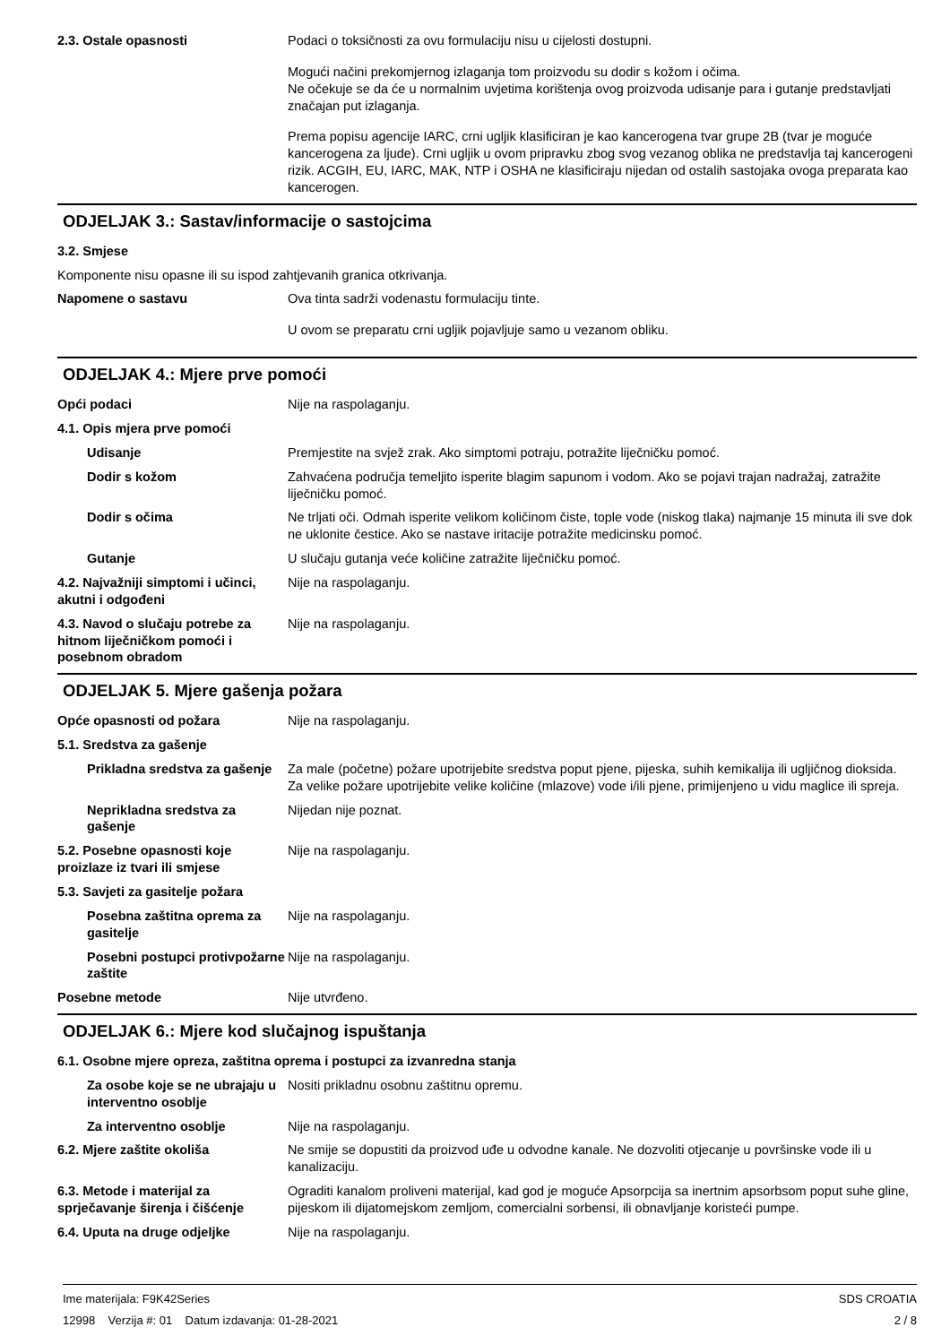2.3. Ostale opasnosti Podaci o toksičnosti za ovu formulaciju nisu u cijelosti dostupni.
Mogući načini prekomjernog izlaganja tom proizvodu su dodir s kožom i očima.
Ne očekuje se da će u normalnim uvjetima korištenja ovog proizvoda udisanje para i gutanje predstavljati značajan put izlaganja.
Prema popisu agencije IARC, crni ugljik klasificiran je kao kancerogena tvar grupe 2B (tvar je moguće kancerogena za ljude). Crni ugljik u ovom pripravku zbog svog vezanog oblika ne predstavlja taj kancerogeni rizik. ACGIH, EU, IARC, MAK, NTP i OSHA ne klasificiraju nijedan od ostalih sastojaka ovoga preparata kao kancerogen.
ODJELJAK 3.: Sastav/informacije o sastojcima
3.2. Smjese
Komponente nisu opasne ili su ispod zahtjevanih granica otkrivanja.
Napomene o sastavu Ova tinta sadrži vodenastu formulaciju tinte.
U ovom se preparatu crni ugljik pojavljuje samo u vezanom obliku.
ODJELJAK 4.: Mjere prve pomoći
Opći podaci Nije na raspolaganju.
4.1. Opis mjera prve pomoći
Udisanje Premjestite na svjež zrak. Ako simptomi potraju, potražite liječničku pomoć.
Dodir s kožom Zahvaćena područja temeljito isperite blagim sapunom i vodom. Ako se pojavi trajan nadražaj, zatražite liječničku pomoć.
Dodir s očima Ne trljati oči. Odmah isperite velikom količinom čiste, tople vode (niskog tlaka) najmanje 15 minuta ili sve dok ne uklonite čestice. Ako se nastave iritacije potražite medicinsku pomoć.
Gutanje U slučaju gutanja veće količine zatražite liječničku pomoć.
4.2. Najvažniji simptomi i učinci, akutni i odgođeni
Nije na raspolaganju.
4.3. Navod o slučaju potrebe za hitnom liječničkom pomoći i posebnom obradom
Nije na raspolaganju.
ODJELJAK 5. Mjere gašenja požara
Opće opasnosti od požara Nije na raspolaganju.
5.1. Sredstva za gašenje
Prikladna sredstva za gašenje
Za male (početne) požare upotrijebite sredstva poput pjene, pijeska, suhih kemikalija ili ugljičnog dioksida.
Za velike požare upotrijebite velike količine (mlazove) vode i/ili pjene, primijenjeno u vidu maglice ili spreja.
Neprikladna sredstva za gašenje
Nijedan nije poznat.
5.2. Posebne opasnosti koje proizlaze iz tvari ili smjese
Nije na raspolaganju.
5.3. Savjeti za gasitelje požara
Posebna zaštitna oprema za gasitelje
Nije na raspolaganju.
Posebni postupci protivpožarne zaštite
Nije na raspolaganju.
Posebne metode Nije utvrđeno.
ODJELJAK 6.: Mjere kod slučajnog ispuštanja
6.1. Osobne mjere opreza, zaštitna oprema i postupci za izvanredna stanja
Za osobe koje se ne ubrajaju u interventno osoblje
Nositi prikladnu osobnu zaštitnu opremu.
Za interventno osoblje Nije na raspolaganju.
6.2. Mjere zaštite okoliša Ne smije se dopustiti da proizvod uđe u odvodne kanale. Ne dozvoliti otjecanje u površinske vode ili u kanalizaciju.
6.3. Metode i materijal za sprječavanje širenja i čišćenje
Ograditi kanalom proliveni materijal, kad god je moguće Apsorpcija sa inertnim apsorbsom poput suhe gline, pijeskom ili dijatomejskom zemljom, comercialni sorbensi, ili obnavljanje koristeći pumpe.
6.4. Uputa na druge odjeljke Nije na raspolaganju.
Ime materijala: F9K42Series
12998 Verzija #: 01 Datum izdavanja: 01-28-2021
SDS CROATIA
2 / 8